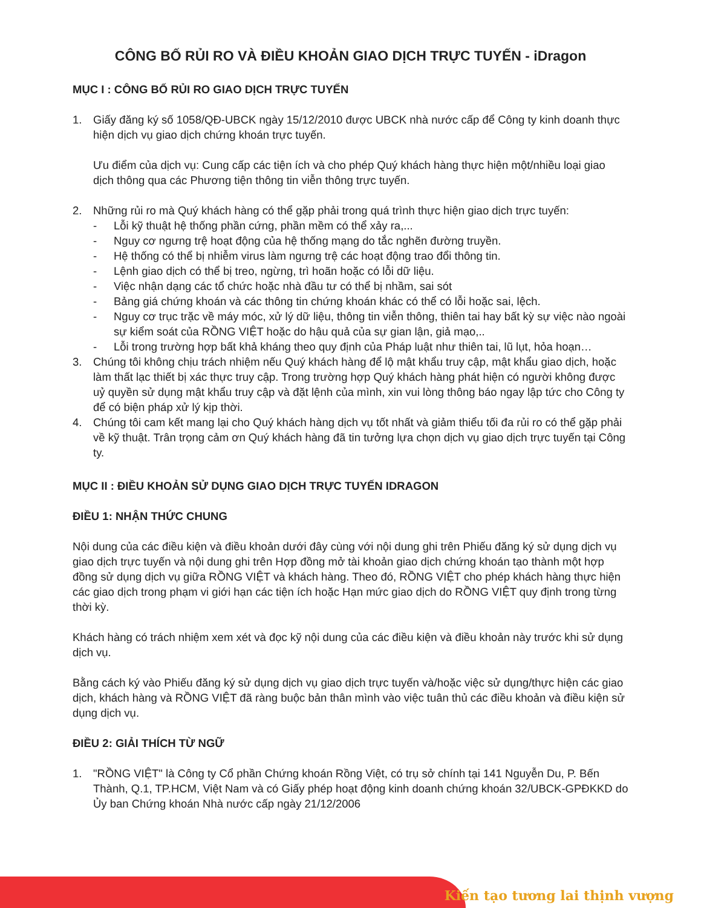CÔNG BỐ RỦI RO VÀ ĐIỀU KHOẢN GIAO DỊCH TRỰC TUYẾN - iDragon
MỤC I : CÔNG BỐ RỦI RO GIAO DỊCH TRỰC TUYẾN
1. Giấy đăng ký số 1058/QĐ-UBCK ngày 15/12/2010 được UBCK nhà nước cấp để Công ty kinh doanh thực hiện dịch vụ giao dịch chứng khoán trực tuyến.
Ưu điểm của dịch vụ: Cung cấp các tiện ích và cho phép Quý khách hàng thực hiện một/nhiều loại giao dịch thông qua các Phương tiện thông tin viễn thông trực tuyến.
2. Những rủi ro mà Quý khách hàng có thể gặp phải trong quá trình thực hiện giao dịch trực tuyến:
- Lỗi kỹ thuật hệ thống phần cứng, phần mềm có thể xảy ra,...
- Nguy cơ ngưng trệ hoạt động của hệ thống mạng do tắc nghẽn đường truyền.
- Hệ thống có thể bị nhiễm virus làm ngưng trệ các hoạt động trao đổi thông tin.
- Lệnh giao dịch có thể bị treo, ngừng, trì hoãn hoặc có lỗi dữ liệu.
- Việc nhận dạng các tổ chức hoặc nhà đầu tư có thể bị nhầm, sai sót
- Bảng giá chứng khoán và các thông tin chứng khoán khác có thể có lỗi hoặc sai, lệch.
- Nguy cơ trục trặc về máy móc, xử lý dữ liệu, thông tin viễn thông, thiên tai hay bất kỳ sự việc nào ngoài sự kiểm soát của RỒNG VIỆT hoặc do hậu quả của sự gian lận, giả mạo,..
- Lỗi trong trường hợp bất khả kháng theo quy định của Pháp luật như thiên tai, lũ lụt, hỏa hoạn…
3. Chúng tôi không chịu trách nhiệm nếu Quý khách hàng để lộ mật khẩu truy cập, mật khẩu giao dịch, hoặc làm thất lạc thiết bị xác thực truy cập. Trong trường hợp Quý khách hàng phát hiện có người không được uỷ quyền sử dụng mật khẩu truy cập và đặt lệnh của mình, xin vui lòng thông báo ngay lập tức cho Công ty để có biện pháp xử lý kịp thời.
4. Chúng tôi cam kết mang lại cho Quý khách hàng dịch vụ tốt nhất và giảm thiểu tối đa rủi ro có thể gặp phải về kỹ thuật. Trân trọng cảm ơn Quý khách hàng đã tin tưởng lựa chọn dịch vụ giao dịch trực tuyến tại Công ty.
MỤC II : ĐIỀU KHOẢN SỬ DỤNG GIAO DỊCH TRỰC TUYẾN IDRAGON
ĐIỀU 1: NHẬN THỨC CHUNG
Nội dung của các điều kiện và điều khoản dưới đây cùng với nội dung ghi trên Phiếu đăng ký sử dụng dịch vụ giao dịch trực tuyến và nội dung ghi trên Hợp đồng mở tài khoản giao dịch chứng khoán tạo thành một hợp đồng sử dụng dịch vụ giữa RỒNG VIỆT và khách hàng. Theo đó, RỒNG VIỆT cho phép khách hàng thực hiện các giao dịch trong phạm vi giới hạn các tiện ích hoặc Hạn mức giao dịch do RỒNG VIỆT quy định trong từng thời kỳ.
Khách hàng có trách nhiệm xem xét và đọc kỹ nội dung của các điều kiện và điều khoản này trước khi sử dụng dịch vụ.
Bằng cách ký vào Phiếu đăng ký sử dụng dịch vụ giao dịch trực tuyến và/hoặc việc sử dụng/thực hiện các giao dịch, khách hàng và RỒNG VIỆT đã ràng buộc bản thân mình vào việc tuân thủ các điều khoản và điều kiện sử dụng dịch vụ.
ĐIỀU 2: GIẢI THÍCH TỪ NGỮ
1. "RỒNG VIỆT" là Công ty Cổ phần Chứng khoán Rồng Việt, có trụ sở chính tại 141 Nguyễn Du, P. Bến Thành, Q.1, TP.HCM, Việt Nam và có Giấy phép hoạt động kinh doanh chứng khoán 32/UBCK-GPĐKKD do Ủy ban Chứng khoán Nhà nước cấp ngày 21/12/2006
Kiến tạo tương lai thịnh vượng